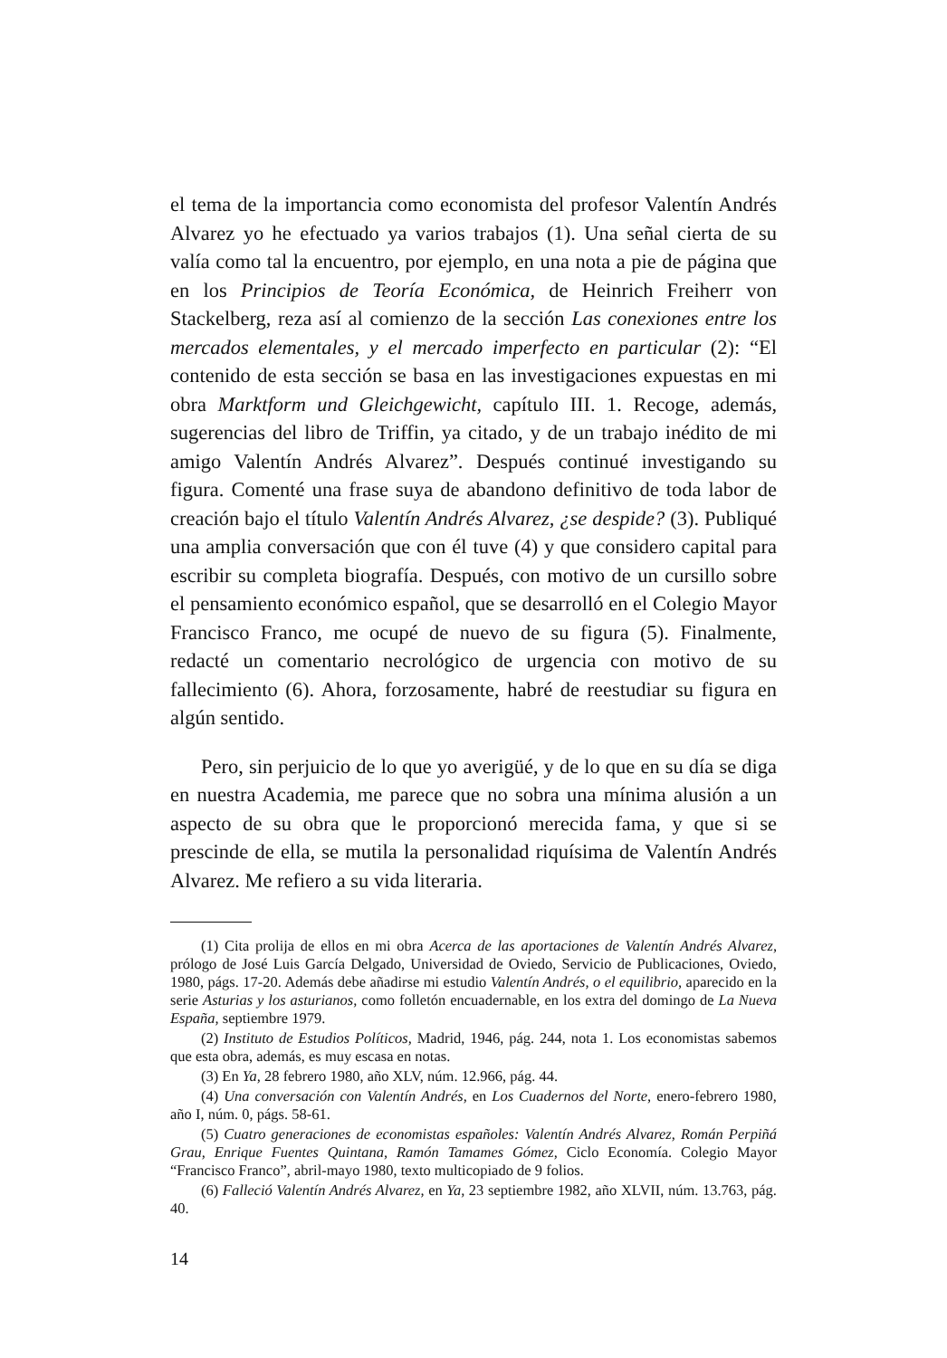el tema de la importancia como economista del profesor Valentín Andrés Alvarez yo he efectuado ya varios trabajos (1). Una señal cierta de su valía como tal la encuentro, por ejemplo, en una nota a pie de página que en los Principios de Teoría Económica, de Heinrich Freiherr von Stackelberg, reza así al comienzo de la sección Las conexiones entre los mercados elementales, y el mercado imperfecto en particular (2): “El contenido de esta sección se basa en las investigaciones expuestas en mi obra Marktform und Gleichgewicht, capítulo III. 1. Recoge, además, sugerencias del libro de Triffin, ya citado, y de un trabajo inédito de mi amigo Valentín Andrés Alvarez”. Después continué investigando su figura. Comenté una frase suya de abandono definitivo de toda labor de creación bajo el título Valentín Andrés Alvarez, ¿se despide? (3). Publiqué una amplia conversación que con él tuve (4) y que considero capital para escribir su completa biografía. Después, con motivo de un cursillo sobre el pensamiento económico español, que se desarrolló en el Colegio Mayor Francisco Franco, me ocupé de nuevo de su figura (5). Finalmente, redacté un comentario necrológico de urgencia con motivo de su fallecimiento (6). Ahora, forzosamente, habré de reestudiar su figura en algún sentido.
Pero, sin perjuicio de lo que yo averigüé, y de lo que en su día se diga en nuestra Academia, me parece que no sobra una mínima alusión a un aspecto de su obra que le proporcionó merecida fama, y que si se prescinde de ella, se mutila la personalidad riquísima de Valentín Andrés Alvarez. Me refiero a su vida literaria.
(1) Cita prolija de ellos en mi obra Acerca de las aportaciones de Valentín Andrés Alvarez, prólogo de José Luis García Delgado, Universidad de Oviedo, Servicio de Publicaciones, Oviedo, 1980, págs. 17-20. Además debe añadirse mi estudio Valentín Andrés, o el equilibrio, aparecido en la serie Asturias y los asturianos, como folletón encuadernable, en los extra del domingo de La Nueva España, septiembre 1979.
(2) Instituto de Estudios Políticos, Madrid, 1946, pág. 244, nota 1. Los economistas sabemos que esta obra, además, es muy escasa en notas.
(3) En Ya, 28 febrero 1980, año XLV, núm. 12.966, pág. 44.
(4) Una conversación con Valentín Andrés, en Los Cuadernos del Norte, enero-febrero 1980, año I, núm. 0, págs. 58-61.
(5) Cuatro generaciones de economistas españoles: Valentín Andrés Alvarez, Román Perpiñá Grau, Enrique Fuentes Quintana, Ramón Tamames Gómez, Ciclo Economía. Colegio Mayor “Francisco Franco”, abril-mayo 1980, texto multicopiado de 9 folios.
(6) Falleció Valentín Andrés Alvarez, en Ya, 23 septiembre 1982, año XLVII, núm. 13.763, pág. 40.
14